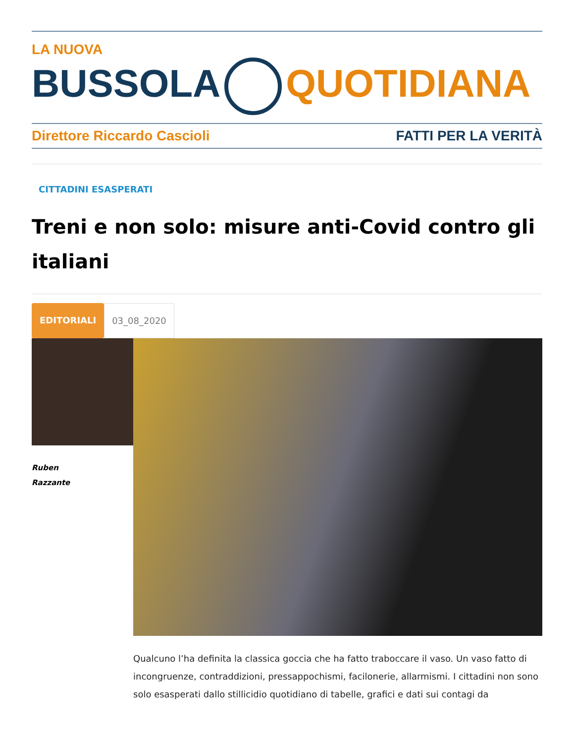LA NUOVA
BUSSOLA QUOTIDIANA
Direttore Riccardo Cascioli FATTI PER LA VERITÀ
CITTADINI ESASPERATI
Treni e non solo: misure anti-Covid contro gli italiani
EDITORIALI 03_08_2020
Ruben
Razzante
Qualcuno l’ha definita la classica goccia che ha fatto traboccare il vaso. Un vaso fatto di incongruenze, contraddizioni, pressappochismi, facilonerie, allarmismi. I cittadini non sono solo esasperati dallo stillicidio quotidiano di tabelle, grafici e dati sui contagi da